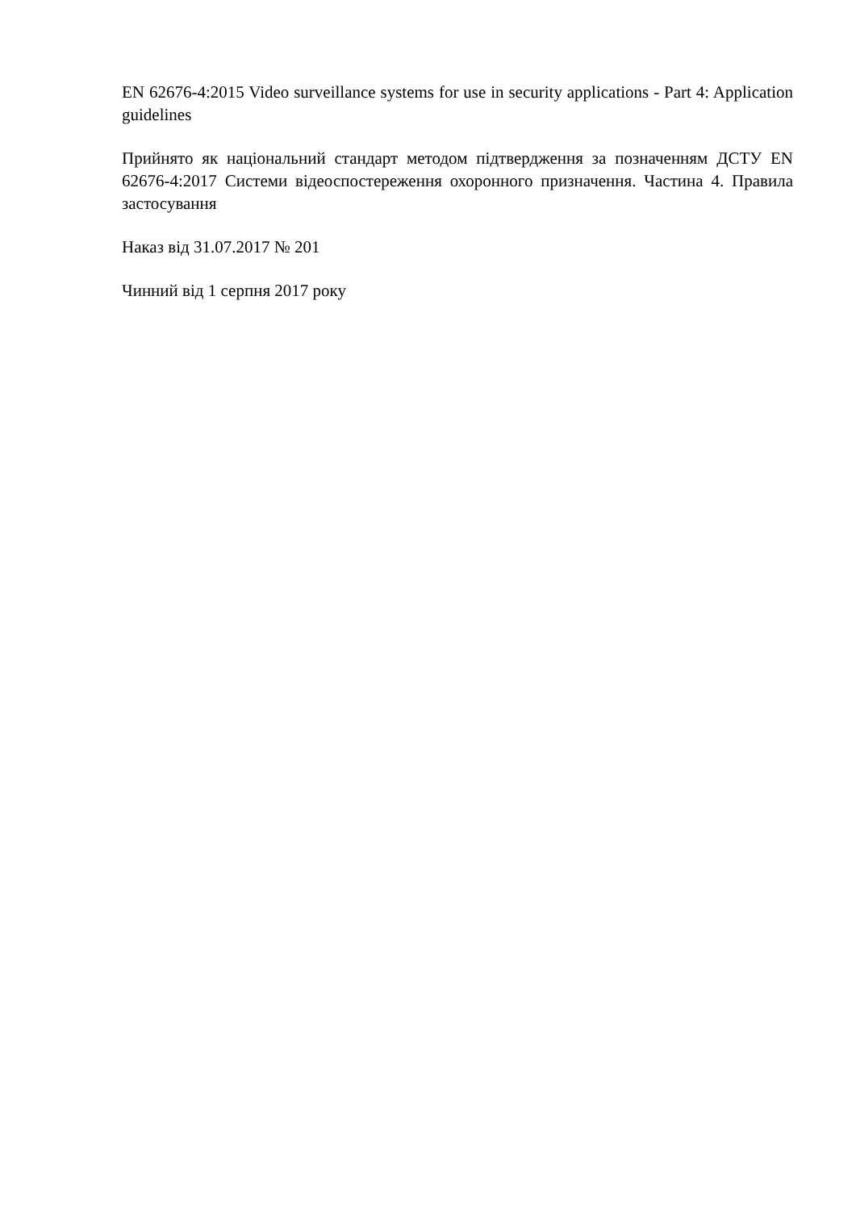EN 62676-4:2015 Video surveillance systems for use in security applications - Part 4: Application guidelines
Прийнято як національний стандарт методом підтвердження за позначенням ДСТУ EN 62676-4:2017 Системи відеоспостереження охоронного призначення. Частина 4. Правила застосування
Наказ від 31.07.2017 № 201
Чинний від 1 серпня 2017 року